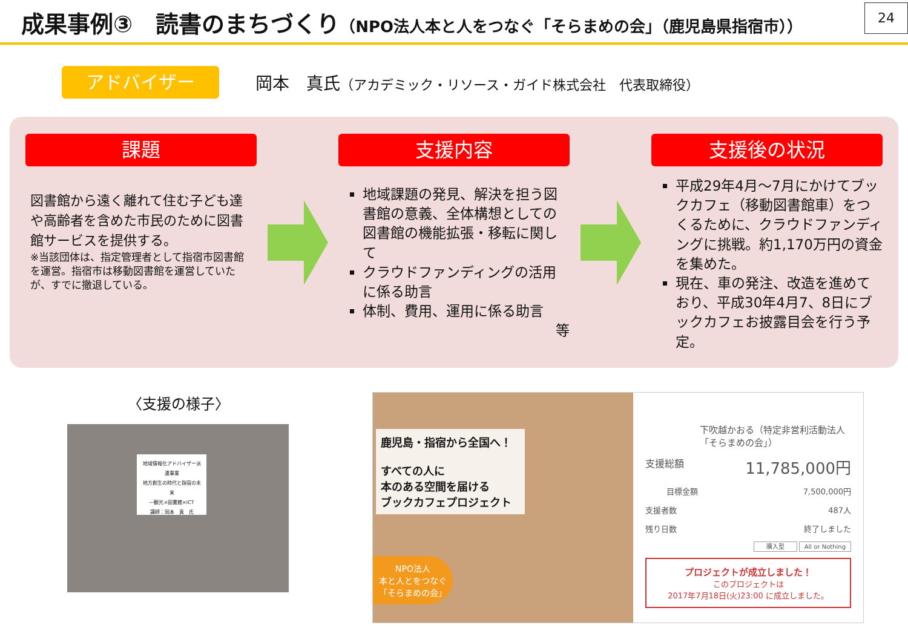成果事例③　読書のまちづくり（NPO法人本と人をつなぐ「そらまめの会」（鹿児島県指宿市））
24
アドバイザー
岡本　真氏（アカデミック・リソース・ガイド株式会社　代表取締役）
課題
図書館から遠く離れて住む子ども達や高齢者を含めた市民のために図書館サービスを提供する。
※当該団体は、指定管理者として指宿市図書館を運営。指宿市は移動図書館を運営していたが、すでに撤退している。
支援内容
地域課題の発見、解決を担う図書館の意義、全体構想としての図書館の機能拡張・移転に関して
クラウドファンディングの活用に係る助言
体制、費用、運用に係る助言
等
支援後の状況
平成29年4月～7月にかけてブックカフェ（移動図書館車）をつくるために、クラウドファンディングに挑戦。約1,170万円の資金を集めた。
現在、車の発注、改造を進めており、平成30年4月7、8日にブックカフェお披露目会を行う予定。
〈支援の様子〉
地域情報化アドバイザー派遣事業
地方創生の時代と指宿の未来
―観光×図書館×ICT
講師：岡本　真　氏
鹿児島・指宿から全国へ！
すべての人に
本のある空間を届ける
ブックカフェプロジェクト
NPO法人
本と人とをつなぐ
「そらまめの会」
下吹越かおる（特定非営利活動法人「そらまめの会」）
支援総額 11,785,000円
目標金額 7,500,000円
支援者数 487人
残り日数 終了しました
購入型 All or Nothing
プロジェクトが成立しました！
このプロジェクトは
2017年7月18日(火)23:00 に成立しました。